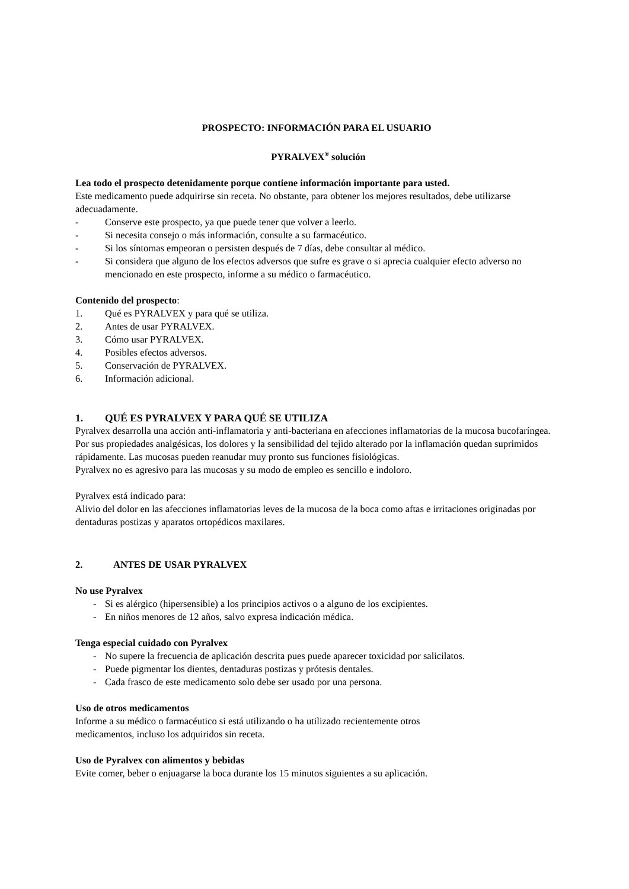PROSPECTO: INFORMACIÓN PARA EL USUARIO
PYRALVEX<sup>®</sup> solución
Lea todo el prospecto detenidamente porque contiene información importante para usted.
Este medicamento puede adquirirse sin receta. No obstante, para obtener los mejores resultados, debe utilizarse adecuadamente.
- Conserve este prospecto, ya que puede tener que volver a leerlo.
- Si necesita consejo o más información, consulte a su farmacéutico.
- Si los síntomas empeoran o persisten después de 7 días, debe consultar al médico.
- Si considera que alguno de los efectos adversos que sufre es grave o si aprecia cualquier efecto adverso no mencionado en este prospecto, informe a su médico o farmacéutico.
Contenido del prospecto:
1. Qué es PYRALVEX y para qué se utiliza.
2. Antes de usar PYRALVEX.
3. Cómo usar PYRALVEX.
4. Posibles efectos adversos.
5. Conservación de PYRALVEX.
6. Información adicional.
1. QUÉ ES PYRALVEX Y PARA QUÉ SE UTILIZA
Pyralvex desarrolla una acción anti-inflamatoria y anti-bacteriana en afecciones inflamatorias de la mucosa bucofaríngea.
Por sus propiedades analgésicas, los dolores y la sensibilidad del tejido alterado por la inflamación quedan suprimidos rápidamente. Las mucosas pueden reanudar muy pronto sus funciones fisiológicas.
Pyralvex no es agresivo para las mucosas y su modo de empleo es sencillo e indoloro.
Pyralvex está indicado para:
Alivio del dolor en las afecciones inflamatorias leves de la mucosa de la boca como aftas e irritaciones originadas por dentaduras postizas y aparatos ortopédicos maxilares.
2. ANTES DE USAR PYRALVEX
No use Pyralvex
- Si es alérgico (hipersensible) a los principios activos o a alguno de los excipientes.
- En niños menores de 12 años, salvo expresa indicación médica.
Tenga especial cuidado con Pyralvex
- No supere la frecuencia de aplicación descrita pues puede aparecer toxicidad por salicilatos.
- Puede pigmentar los dientes, dentaduras postizas y prótesis dentales.
- Cada frasco de este medicamento solo debe ser usado por una persona.
Uso de otros medicamentos
Informe a su médico o farmacéutico si está utilizando o ha utilizado recientemente otros
medicamentos, incluso los adquiridos sin receta.
Uso de Pyralvex con alimentos y bebidas
Evite comer, beber o enjuagarse la boca durante los 15 minutos siguientes a su aplicación.